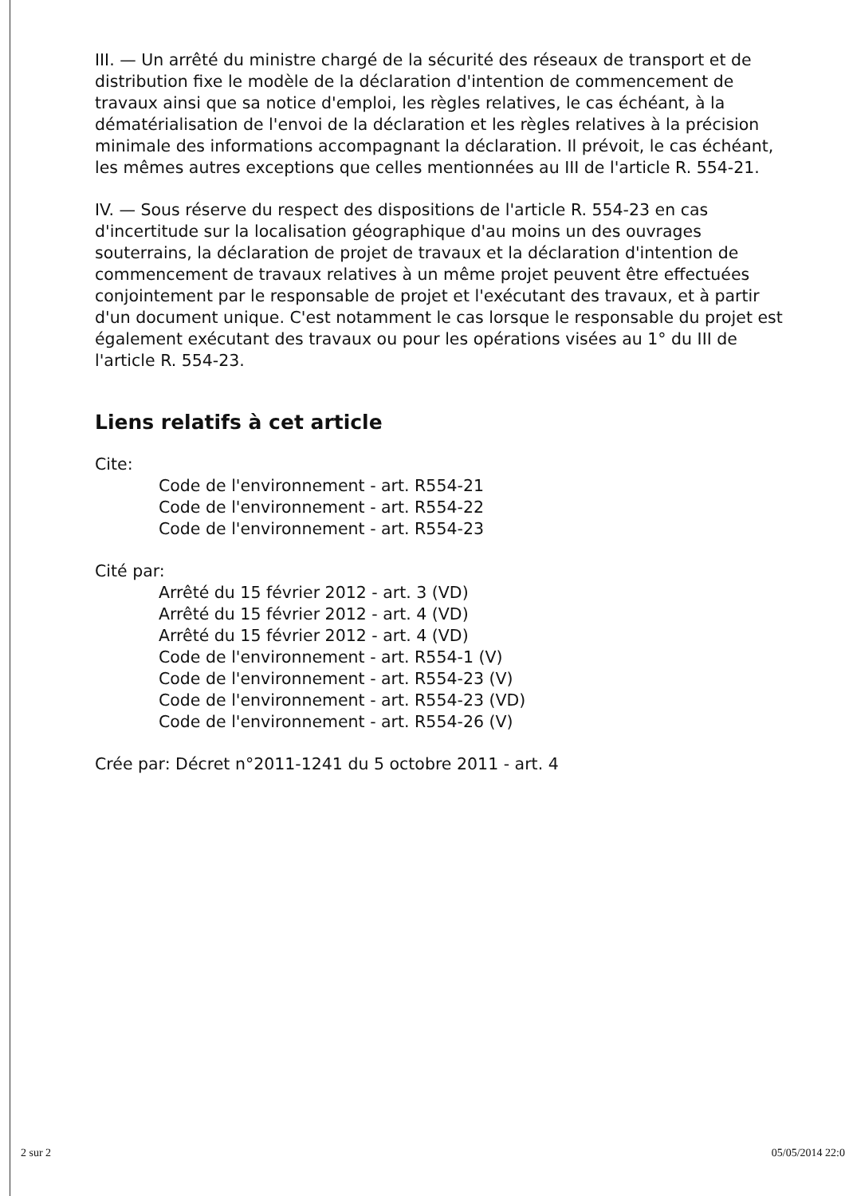III. — Un arrêté du ministre chargé de la sécurité des réseaux de transport et de distribution fixe le modèle de la déclaration d'intention de commencement de travaux ainsi que sa notice d'emploi, les règles relatives, le cas échéant, à la dématérialisation de l'envoi de la déclaration et les règles relatives à la précision minimale des informations accompagnant la déclaration. Il prévoit, le cas échéant, les mêmes autres exceptions que celles mentionnées au III de l'article R. 554-21.
IV. — Sous réserve du respect des dispositions de l'article R. 554-23 en cas d'incertitude sur la localisation géographique d'au moins un des ouvrages souterrains, la déclaration de projet de travaux et la déclaration d'intention de commencement de travaux relatives à un même projet peuvent être effectuées conjointement par le responsable de projet et l'exécutant des travaux, et à partir d'un document unique. C'est notamment le cas lorsque le responsable du projet est également exécutant des travaux ou pour les opérations visées au 1° du III de l'article R. 554-23.
Liens relatifs à cet article
Cite:
Code de l'environnement - art. R554-21
Code de l'environnement - art. R554-22
Code de l'environnement - art. R554-23
Cité par:
Arrêté du 15 février 2012 - art. 3 (VD)
Arrêté du 15 février 2012 - art. 4 (VD)
Arrêté du 15 février 2012 - art. 4 (VD)
Code de l'environnement - art. R554-1 (V)
Code de l'environnement - art. R554-23 (V)
Code de l'environnement - art. R554-23 (VD)
Code de l'environnement - art. R554-26 (V)
Crée par: Décret n°2011-1241 du 5 octobre 2011 - art. 4
2 sur 2 05/05/2014 22:0